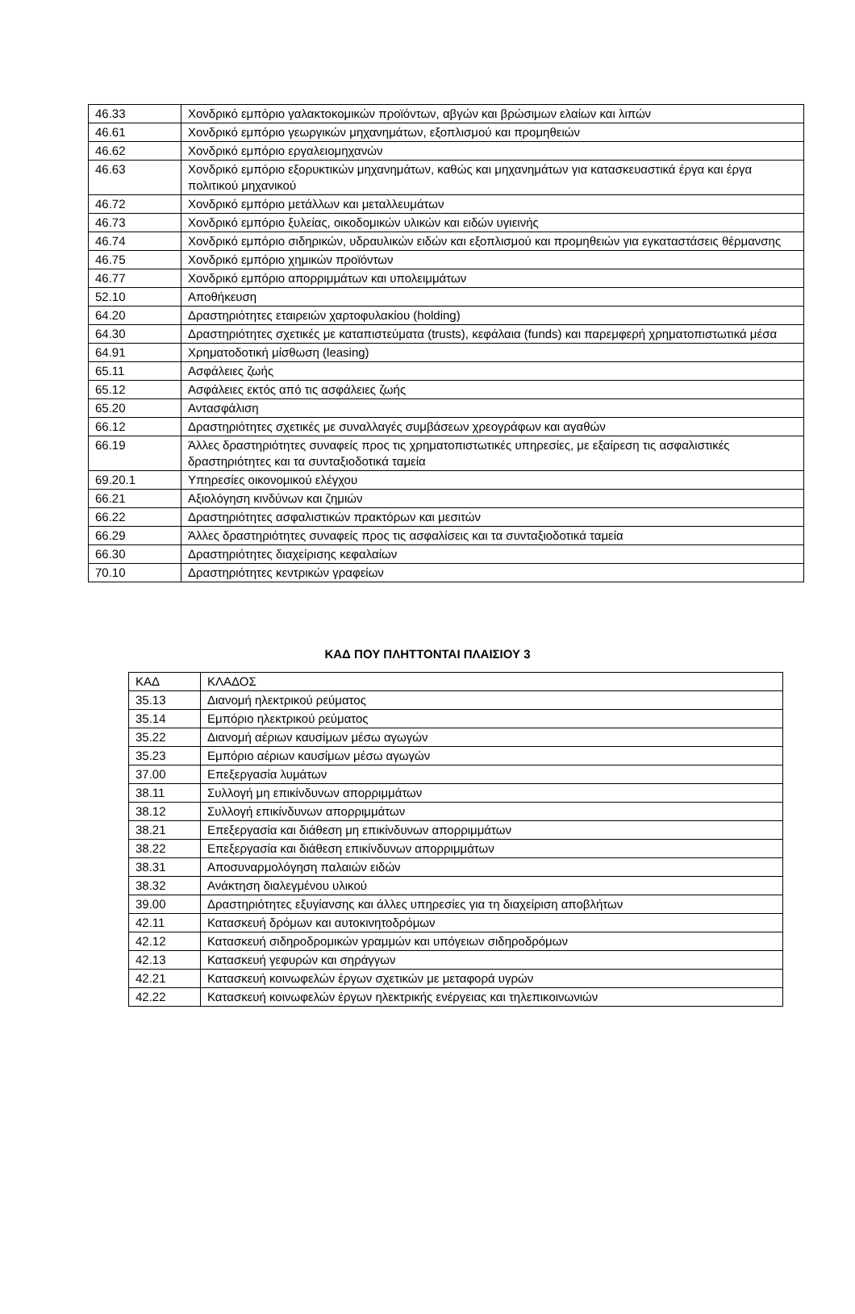| 46.33 | Χονδρικό εμπόριο γαλακτοκομικών προϊόντων, αβγών και βρώσιμων ελαίων και λιπών |
| 46.61 | Χονδρικό εμπόριο γεωργικών μηχανημάτων, εξοπλισμού και προμηθειών |
| 46.62 | Χονδρικό εμπόριο εργαλειομηχανών |
| 46.63 | Χονδρικό εμπόριο εξορυκτικών μηχανημάτων, καθώς και μηχανημάτων για κατασκευαστικά έργα και έργα πολιτικού μηχανικού |
| 46.72 | Χονδρικό εμπόριο μετάλλων και μεταλλευμάτων |
| 46.73 | Χονδρικό εμπόριο ξυλείας, οικοδομικών υλικών και ειδών υγιεινής |
| 46.74 | Χονδρικό εμπόριο σιδηρικών, υδραυλικών ειδών και εξοπλισμού και προμηθειών για εγκαταστάσεις θέρμανσης |
| 46.75 | Χονδρικό εμπόριο χημικών προϊόντων |
| 46.77 | Χονδρικό εμπόριο απορριμμάτων και υπολειμμάτων |
| 52.10 | Αποθήκευση |
| 64.20 | Δραστηριότητες εταιρειών χαρτοφυλακίου (holding) |
| 64.30 | Δραστηριότητες σχετικές με καταπιστεύματα (trusts), κεφάλαια (funds) και παρεμφερή χρηματοπιστωτικά μέσα |
| 64.91 | Χρηματοδοτική μίσθωση (leasing) |
| 65.11 | Ασφάλειες ζωής |
| 65.12 | Ασφάλειες εκτός από τις ασφάλειες ζωής |
| 65.20 | Αντασφάλιση |
| 66.12 | Δραστηριότητες σχετικές με συναλλαγές συμβάσεων χρεογράφων και αγαθών |
| 66.19 | Άλλες δραστηριότητες συναφείς προς τις χρηματοπιστωτικές υπηρεσίες, με εξαίρεση τις ασφαλιστικές δραστηριότητες και τα συνταξιοδοτικά ταμεία |
| 69.20.1 | Υπηρεσίες οικονομικού ελέγχου |
| 66.21 | Αξιολόγηση κινδύνων και ζημιών |
| 66.22 | Δραστηριότητες ασφαλιστικών πρακτόρων και μεσιτών |
| 66.29 | Άλλες δραστηριότητες συναφείς προς τις ασφαλίσεις και τα συνταξιοδοτικά ταμεία |
| 66.30 | Δραστηριότητες διαχείρισης κεφαλαίων |
| 70.10 | Δραστηριότητες κεντρικών γραφείων |
ΚΑΔ ΠΟΥ ΠΛΗΤΤΟΝΤΑΙ ΠΛΑΙΣΙΟΥ 3
| ΚΑΔ | ΚΛΑΔΟΣ |
| 35.13 | Διανομή ηλεκτρικού ρεύματος |
| 35.14 | Εμπόριο ηλεκτρικού ρεύματος |
| 35.22 | Διανομή αέριων καυσίμων μέσω αγωγών |
| 35.23 | Εμπόριο αέριων καυσίμων μέσω αγωγών |
| 37.00 | Επεξεργασία λυμάτων |
| 38.11 | Συλλογή μη επικίνδυνων απορριμμάτων |
| 38.12 | Συλλογή επικίνδυνων απορριμμάτων |
| 38.21 | Επεξεργασία και διάθεση μη επικίνδυνων απορριμμάτων |
| 38.22 | Επεξεργασία και διάθεση επικίνδυνων απορριμμάτων |
| 38.31 | Αποσυναρμολόγηση παλαιών ειδών |
| 38.32 | Ανάκτηση διαλεγμένου υλικού |
| 39.00 | Δραστηριότητες εξυγίανσης και άλλες υπηρεσίες για τη διαχείριση αποβλήτων |
| 42.11 | Κατασκευή δρόμων και αυτοκινητοδρόμων |
| 42.12 | Κατασκευή σιδηροδρομικών γραμμών και υπόγειων σιδηροδρόμων |
| 42.13 | Κατασκευή γεφυρών και σηράγγων |
| 42.21 | Κατασκευή κοινωφελών έργων σχετικών με μεταφορά υγρών |
| 42.22 | Κατασκευή κοινωφελών έργων ηλεκτρικής ενέργειας και τηλεπικοινωνιών |